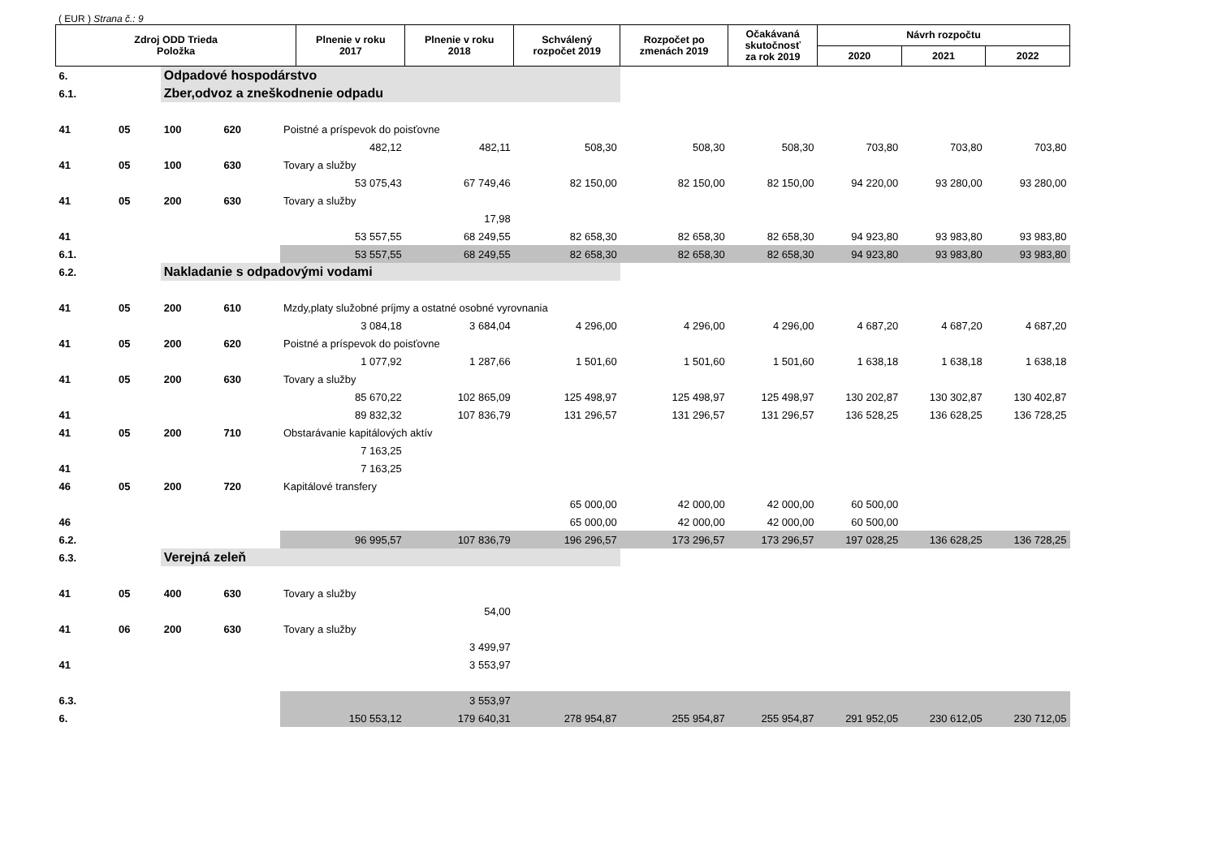( EUR ) Strana č.: 9
| Zdroj ODD Trieda Položka | | | | | Plnenie v roku 2017 | Plnenie v roku 2018 | Schválený rozpočet 2019 | Rozpočet po zmenách 2019 | Očakávaná skutočnosť za rok 2019 | Návrh rozpočtu | | |
| --- | --- | --- | --- | --- | --- | --- | --- | --- | --- | --- | --- | --- |
| | | | | | | | | | | 2020 | 2021 | 2022 |
| 6. | | Odpadové hospodárstvo | | | | | | | | | | |
| 6.1. | | Zber,odvoz a zneškodnenie odpadu | | | | | | | | | | |
| 41 | 05 | 100 | 620 | Poistné a príspevok do poisťovne | | | | | | | | |
| | | | | | 482,12 | 482,11 | 508,30 | 508,30 | 508,30 | 703,80 | 703,80 | 703,80 |
| 41 | 05 | 100 | 630 | Tovary a služby | | | | | | | | |
| | | | | | 53 075,43 | 67 749,46 | 82 150,00 | 82 150,00 | 82 150,00 | 94 220,00 | 93 280,00 | 93 280,00 |
| 41 | 05 | 200 | 630 | Tovary a služby | | | | | | | | |
| | | | | | | 17,98 | | | | | | |
| 41 | | | | | 53 557,55 | 68 249,55 | 82 658,30 | 82 658,30 | 82 658,30 | 94 923,80 | 93 983,80 | 93 983,80 |
| 6.1. | | | | | 53 557,55 | 68 249,55 | 82 658,30 | 82 658,30 | 82 658,30 | 94 923,80 | 93 983,80 | 93 983,80 |
| 6.2. | | Nakladanie s odpadovými vodami | | | | | | | | | | |
| 41 | 05 | 200 | 610 | Mzdy,platy služobné príjmy a ostatné osobné vyrovnania | | | | | | | | |
| | | | | | 3 084,18 | 3 684,04 | 4 296,00 | 4 296,00 | 4 296,00 | 4 687,20 | 4 687,20 | 4 687,20 |
| 41 | 05 | 200 | 620 | Poistné a príspevok do poisťovne | | | | | | | | |
| | | | | | 1 077,92 | 1 287,66 | 1 501,60 | 1 501,60 | 1 501,60 | 1 638,18 | 1 638,18 | 1 638,18 |
| 41 | 05 | 200 | 630 | Tovary a služby | | | | | | | | |
| | | | | | 85 670,22 | 102 865,09 | 125 498,97 | 125 498,97 | 125 498,97 | 130 202,87 | 130 302,87 | 130 402,87 |
| 41 | | | | | 89 832,32 | 107 836,79 | 131 296,57 | 131 296,57 | 131 296,57 | 136 528,25 | 136 628,25 | 136 728,25 |
| 41 | 05 | 200 | 710 | Obstarávanie kapitálových aktív | | | | | | | | |
| | | | | | 7 163,25 | | | | | | | |
| 41 | | | | | 7 163,25 | | | | | | | |
| 46 | 05 | 200 | 720 | Kapitálové transfery | | | | | | | | |
| | | | | | | | 65 000,00 | 42 000,00 | 42 000,00 | 60 500,00 | | |
| 46 | | | | | | | 65 000,00 | 42 000,00 | 42 000,00 | 60 500,00 | | |
| 6.2. | | | | | 96 995,57 | 107 836,79 | 196 296,57 | 173 296,57 | 173 296,57 | 197 028,25 | 136 628,25 | 136 728,25 |
| 6.3. | | Verejná zeleň | | | | | | | | | | |
| 41 | 05 | 400 | 630 | Tovary a služby | | | | | | | | |
| | | | | | | 54,00 | | | | | | |
| 41 | 06 | 200 | 630 | Tovary a služby | | | | | | | | |
| | | | | | | 3 499,97 | | | | | | |
| 41 | | | | | | 3 553,97 | | | | | | |
| 6.3. | | | | | | 3 553,97 | | | | | | |
| 6. | | | | | 150 553,12 | 179 640,31 | 278 954,87 | 255 954,87 | 255 954,87 | 291 952,05 | 230 612,05 | 230 712,05 |